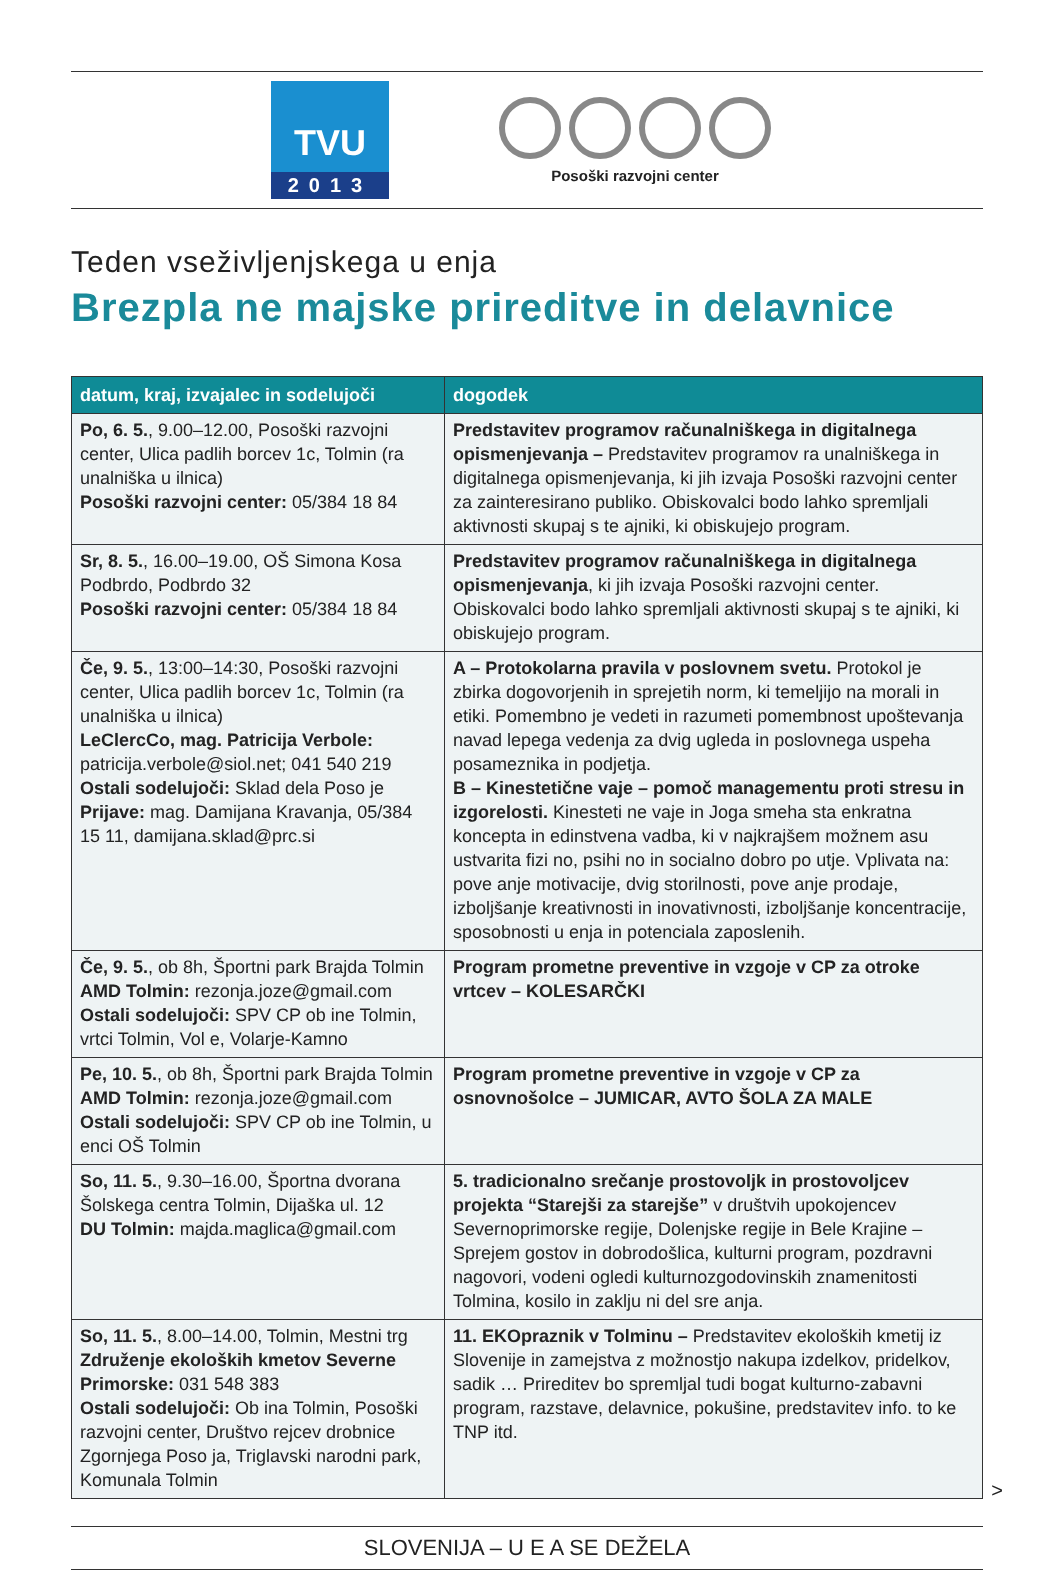TVU
2013
Posoški razvojni center
Teden vseživljenjskega u enja
Brezpla ne majske prireditve in delavnice
| datum, kraj, izvajalec in sodelujoči | dogodek |
| --- | --- |
| Po, 6. 5. , 9.00–12.00, Posoški razvojni center, Ulica padlih borcev 1c, Tolmin (ra unalniška u ilnica) Posoški razvojni center: 05/384 18 84 | Predstavitev programov računalniškega in digitalnega opismenjevanja – Predstavitev programov ra unalniškega in digitalnega opismenjevanja, ki jih izvaja Posoški razvojni center za zainteresirano publiko. Obiskovalci bodo lahko spremljali aktivnosti skupaj s te ajniki, ki obiskujejo program. |
| Sr, 8. 5. , 16.00–19.00, OŠ Simona Kosa Podbrdo, Podbrdo 32 Posoški razvojni center: 05/384 18 84 | Predstavitev programov računalniškega in digitalnega opismenjevanja , ki jih izvaja Posoški razvojni center. Obiskovalci bodo lahko spremljali aktivnosti skupaj s te ajniki, ki obiskujejo program. |
| Če, 9. 5. , 13:00–14:30, Posoški razvojni center, Ulica padlih borcev 1c, Tolmin (ra unalniška u ilnica) LeClercCo, mag. Patricija Verbole: patricija.verbole@siol.net; 041 540 219 Ostali sodelujoči: Sklad dela Poso je Prijave: mag. Damijana Kravanja, 05/384 15 11, damijana.sklad@prc.si | A – Protokolarna pravila v poslovnem svetu. Protokol je zbirka dogovorjenih in sprejetih norm, ki temeljijo na morali in etiki. Pomembno je vedeti in razumeti pomembnost upoštevanja navad lepega vedenja za dvig ugleda in poslovnega uspeha posameznika in podjetja. B – Kinestetične vaje – pomoč managementu proti stresu in izgorelosti. Kinesteti ne vaje in Joga smeha sta enkratna koncepta in edinstvena vadba, ki v najkrajšem možnem asu ustvarita fizi no, psihi no in socialno dobro po utje. Vplivata na: pove anje motivacije, dvig storilnosti, pove anje prodaje, izboljšanje kreativnosti in inovativnosti, izboljšanje koncentracije, sposobnosti u enja in potenciala zaposlenih. |
| Če, 9. 5. , ob 8h, Športni park Brajda Tolmin AMD Tolmin: rezonja.joze@gmail.com Ostali sodelujoči: SPV CP ob ine Tolmin, vrtci Tolmin, Vol e, Volarje-Kamno | Program prometne preventive in vzgoje v CP za otroke vrtcev – KOLESARČKI |
| Pe, 10. 5. , ob 8h, Športni park Brajda Tolmin AMD Tolmin: rezonja.joze@gmail.com Ostali sodelujoči: SPV CP ob ine Tolmin, u enci OŠ Tolmin | Program prometne preventive in vzgoje v CP za osnovnošolce – JUMICAR, AVTO ŠOLA ZA MALE |
| So, 11. 5. , 9.30–16.00, Športna dvorana Šolskega centra Tolmin, Dijaška ul. 12 DU Tolmin: majda.maglica@gmail.com | 5. tradicionalno srečanje prostovoljk in prostovoljcev projekta “Starejši za starejše” v društvih upokojencev Severnoprimorske regije, Dolenjske regije in Bele Krajine – Sprejem gostov in dobrodošlica, kulturni program, pozdravni nagovori, vodeni ogledi kulturnozgodovinskih znamenitosti Tolmina, kosilo in zaklju ni del sre anja. |
| So, 11. 5. , 8.00–14.00, Tolmin, Mestni trg Združenje ekoloških kmetov Severne Primorske: 031 548 383 Ostali sodelujoči: Ob ina Tolmin, Posoški razvojni center, Društvo rejcev drobnice Zgornjega Poso ja, Triglavski narodni park, Komunala Tolmin | 11. EKOpraznik v Tolminu – Predstavitev ekoloških kmetij iz Slovenije in zamejstva z možnostjo nakupa izdelkov, pridelkov, sadik … Prireditev bo spremljal tudi bogat kulturno-zabavni program, razstave, delavnice, pokušine, predstavitev info. to ke TNP itd. |
>
SLOVENIJA – U E A SE DEŽELA